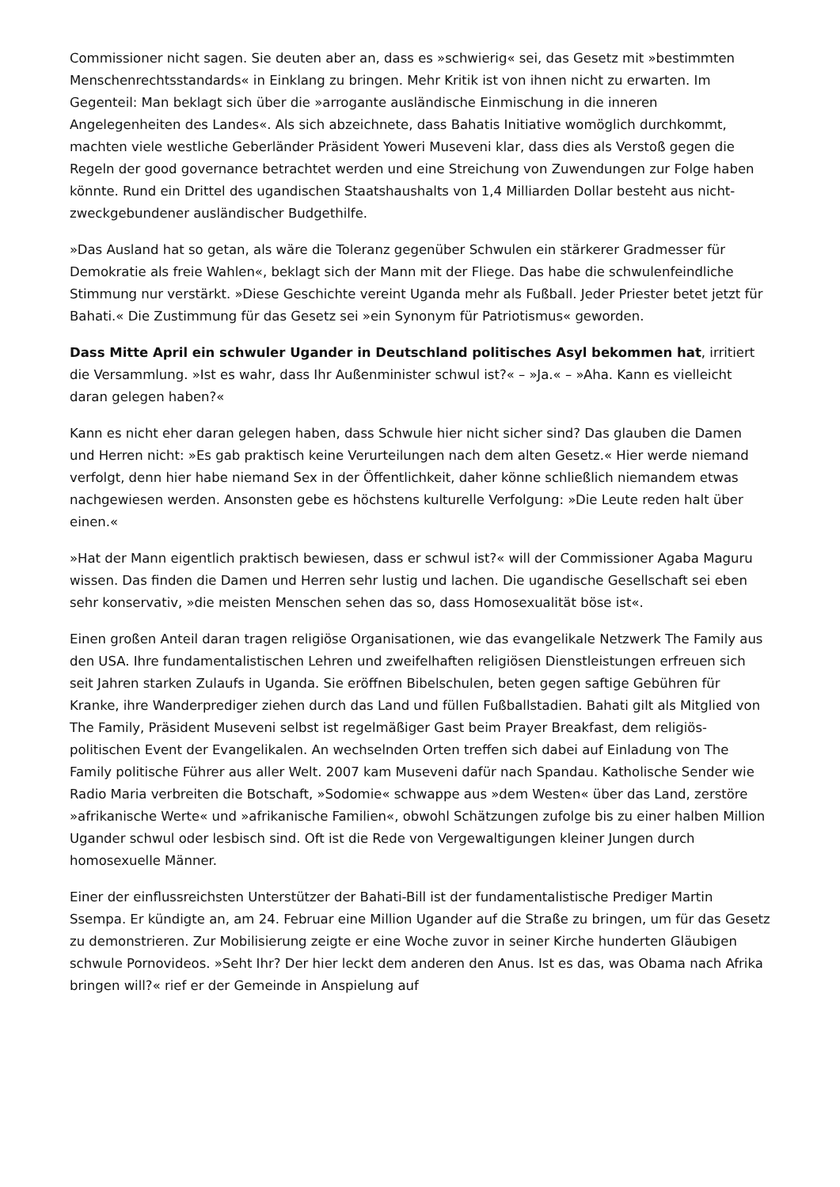Commissioner nicht sagen. Sie deuten aber an, dass es »schwierig« sei, das Gesetz mit »bestimmten Menschenrechtsstandards« in Einklang zu bringen. Mehr Kritik ist von ihnen nicht zu erwarten. Im Gegenteil: Man beklagt sich über die »arrogante ausländische Einmischung in die inneren Angelegenheiten des Landes«. Als sich abzeichnete, dass Bahatis Initiative womöglich durchkommt, machten viele westliche Geberländer Präsident Yoweri Museveni klar, dass dies als Verstoß gegen die Regeln der good governance betrachtet werden und eine Streichung von Zuwendungen zur Folge haben könnte. Rund ein Drittel des ugandischen Staatshaushalts von 1,4 Milliarden Dollar besteht aus nicht-zweckgebundener ausländischer Budgethilfe.
»Das Ausland hat so getan, als wäre die Toleranz gegenüber Schwulen ein stärkerer Gradmesser für Demokratie als freie Wahlen«, beklagt sich der Mann mit der Fliege. Das habe die schwulenfeindliche Stimmung nur verstärkt. »Diese Geschichte vereint Uganda mehr als Fußball. Jeder Priester betet jetzt für Bahati.« Die Zustimmung für das Gesetz sei »ein Synonym für Patriotismus« geworden.
Dass Mitte April ein schwuler Ugander in Deutschland politisches Asyl bekommen hat, irritiert die Versammlung. »Ist es wahr, dass Ihr Außenminister schwul ist?« – »Ja.« – »Aha. Kann es vielleicht daran gelegen haben?«
Kann es nicht eher daran gelegen haben, dass Schwule hier nicht sicher sind? Das glauben die Damen und Herren nicht: »Es gab praktisch keine Verurteilungen nach dem alten Gesetz.« Hier werde niemand verfolgt, denn hier habe niemand Sex in der Öffentlichkeit, daher könne schließlich niemandem etwas nachgewiesen werden. Ansonsten gebe es höchstens kulturelle Verfolgung: »Die Leute reden halt über einen.«
»Hat der Mann eigentlich praktisch bewiesen, dass er schwul ist?« will der Commissioner Agaba Maguru wissen. Das finden die Damen und Herren sehr lustig und lachen. Die ugandische Gesellschaft sei eben sehr konservativ, »die meisten Menschen sehen das so, dass Homosexualität böse ist«.
Einen großen Anteil daran tragen religiöse Organisationen, wie das evangelikale Netzwerk The Family aus den USA. Ihre fundamentalistischen Lehren und zweifelhaften religiösen Dienstleistungen erfreuen sich seit Jahren starken Zulaufs in Uganda. Sie eröffnen Bibelschulen, beten gegen saftige Gebühren für Kranke, ihre Wanderprediger ziehen durch das Land und füllen Fußballstadien. Bahati gilt als Mitglied von The Family, Präsident Museveni selbst ist regelmäßiger Gast beim Prayer Breakfast, dem religiös-politischen Event der Evangelikalen. An wechselnden Orten treffen sich dabei auf Einladung von The Family politische Führer aus aller Welt. 2007 kam Museveni dafür nach Spandau. Katholische Sender wie Radio Maria verbreiten die Botschaft, »Sodomie« schwappe aus »dem Westen« über das Land, zerstöre »afrikanische Werte« und »afrikanische Familien«, obwohl Schätzungen zufolge bis zu einer halben Million Ugander schwul oder lesbisch sind. Oft ist die Rede von Vergewaltigungen kleiner Jungen durch homosexuelle Männer.
Einer der einflussreichsten Unterstützer der Bahati-Bill ist der fundamentalistische Prediger Martin Ssempa. Er kündigte an, am 24. Februar eine Million Ugander auf die Straße zu bringen, um für das Gesetz zu demonstrieren. Zur Mobilisierung zeigte er eine Woche zuvor in seiner Kirche hunderten Gläubigen schwule Pornovideos. »Seht Ihr? Der hier leckt dem anderen den Anus. Ist es das, was Obama nach Afrika bringen will?« rief er der Gemeinde in Anspielung auf